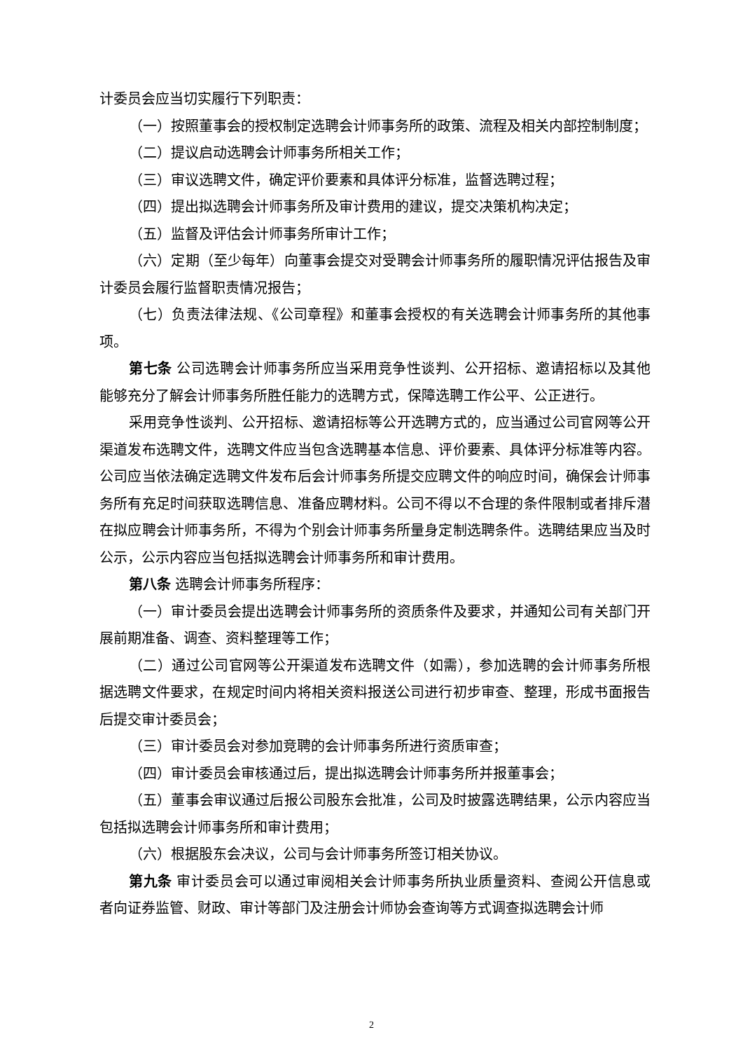计委员会应当切实履行下列职责：
（一）按照董事会的授权制定选聘会计师事务所的政策、流程及相关内部控制制度；
（二）提议启动选聘会计师事务所相关工作；
（三）审议选聘文件，确定评价要素和具体评分标准，监督选聘过程；
（四）提出拟选聘会计师事务所及审计费用的建议，提交决策机构决定；
（五）监督及评估会计师事务所审计工作；
（六）定期（至少每年）向董事会提交对受聘会计师事务所的履职情况评估报告及审计委员会履行监督职责情况报告；
（七）负责法律法规、《公司章程》和董事会授权的有关选聘会计师事务所的其他事项。
第七条 公司选聘会计师事务所应当采用竞争性谈判、公开招标、邀请招标以及其他能够充分了解会计师事务所胜任能力的选聘方式，保障选聘工作公平、公正进行。
采用竞争性谈判、公开招标、邀请招标等公开选聘方式的，应当通过公司官网等公开渠道发布选聘文件，选聘文件应当包含选聘基本信息、评价要素、具体评分标准等内容。公司应当依法确定选聘文件发布后会计师事务所提交应聘文件的响应时间，确保会计师事务所有充足时间获取选聘信息、准备应聘材料。公司不得以不合理的条件限制或者排斥潜在拟应聘会计师事务所，不得为个别会计师事务所量身定制选聘条件。选聘结果应当及时公示，公示内容应当包括拟选聘会计师事务所和审计费用。
第八条 选聘会计师事务所程序：
（一）审计委员会提出选聘会计师事务所的资质条件及要求，并通知公司有关部门开展前期准备、调查、资料整理等工作；
（二）通过公司官网等公开渠道发布选聘文件（如需），参加选聘的会计师事务所根据选聘文件要求，在规定时间内将相关资料报送公司进行初步审查、整理，形成书面报告后提交审计委员会；
（三）审计委员会对参加竞聘的会计师事务所进行资质审查；
（四）审计委员会审核通过后，提出拟选聘会计师事务所并报董事会；
（五）董事会审议通过后报公司股东会批准，公司及时披露选聘结果，公示内容应当包括拟选聘会计师事务所和审计费用；
（六）根据股东会决议，公司与会计师事务所签订相关协议。
第九条 审计委员会可以通过审阅相关会计师事务所执业质量资料、查阅公开信息或者向证券监管、财政、审计等部门及注册会计师协会查询等方式调查拟选聘会计师
2